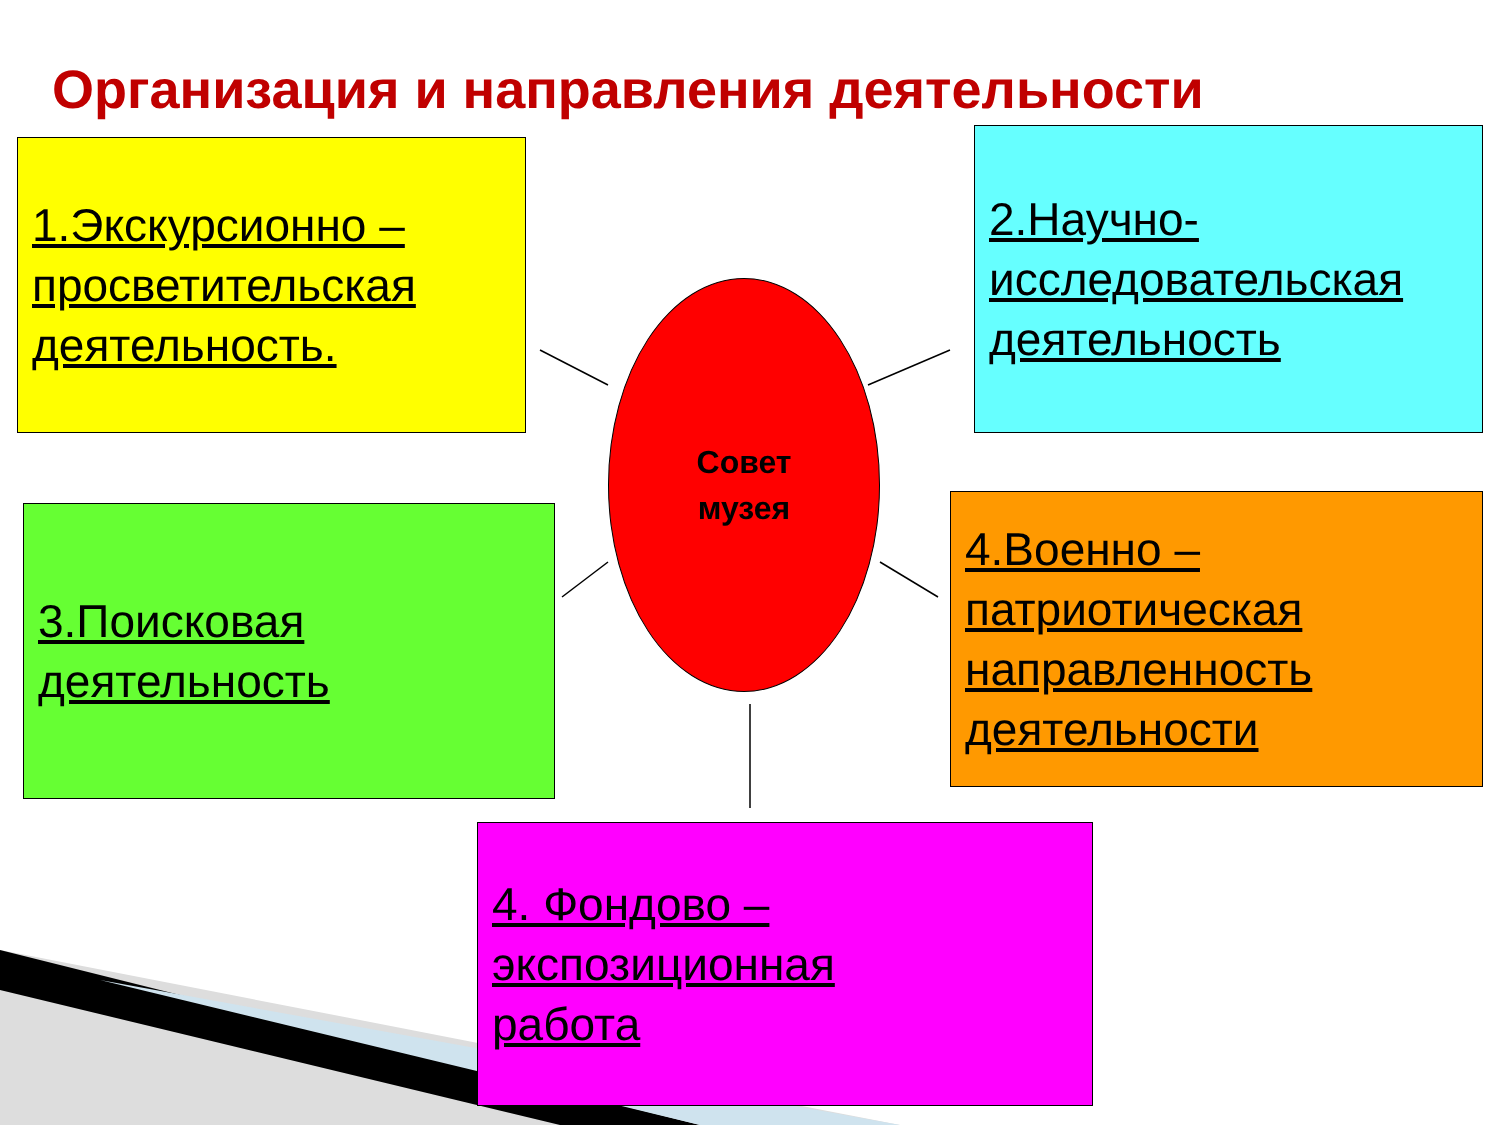Организация и направления деятельности
1.Экскурсионно –
просветительская
деятельность.
2.Научно-
исследовательская
деятельность
Совет
музея
3.Поисковая
деятельность
4.Военно –
патриотическая
направленность
деятельности
4. Фондово –
экспозиционная
работа